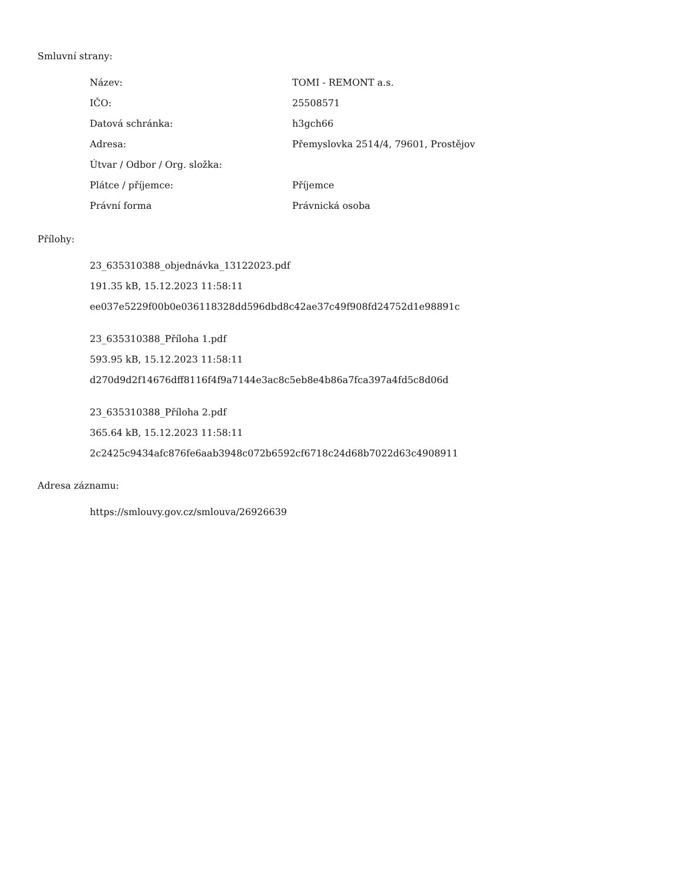Smluvní strany:
| Název: | TOMI - REMONT a.s. |
| IČO: | 25508571 |
| Datová schránka: | h3gch66 |
| Adresa: | Přemyslovka 2514/4, 79601, Prostějov |
| Útvar / Odbor / Org. složka: | |
| Plátce / příjemce: | Příjemce |
| Právní forma | Právnická osoba |
Přílohy:
23_635310388_objednávka_13122023.pdf
191.35 kB, 15.12.2023 11:58:11
ee037e5229f00b0e036118328dd596dbd8c42ae37c49f908fd24752d1e98891c
23_635310388_Příloha 1.pdf
593.95 kB, 15.12.2023 11:58:11
d270d9d2f14676dff8116f4f9a7144e3ac8c5eb8e4b86a7fca397a4fd5c8d06d
23_635310388_Příloha 2.pdf
365.64 kB, 15.12.2023 11:58:11
2c2425c9434afc876fe6aab3948c072b6592cf6718c24d68b7022d63c4908911
Adresa záznamu:
https://smlouvy.gov.cz/smlouva/26926639